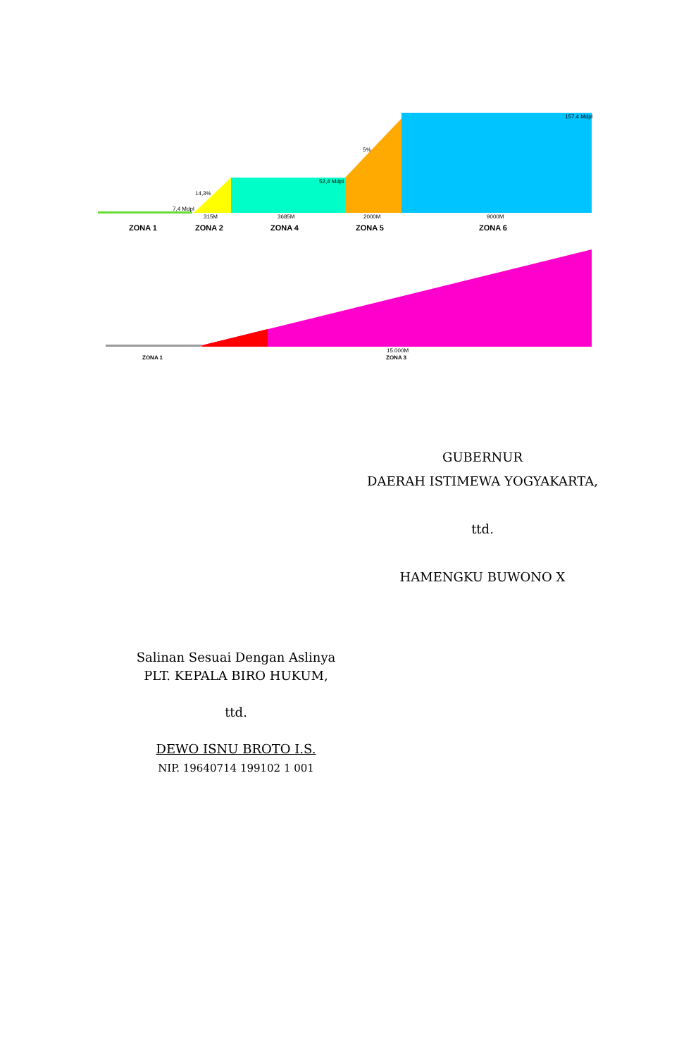7,4 Mdpl
14,3%
52,4 Mdpl
5%
157,4 Mdpl
315M
3685M
2000M
9000M
15.000M
ZONA 1
ZONA 2
ZONA 4
ZONA 5
ZONA 6
ZONA 1
ZONA 3
GUBERNUR
DAERAH ISTIMEWA YOGYAKARTA,
ttd.
HAMENGKU BUWONO X
Salinan Sesuai Dengan Aslinya
PLT. KEPALA BIRO HUKUM,
ttd.
DEWO ISNU BROTO I.S.
NIP. 19640714 199102 1 001